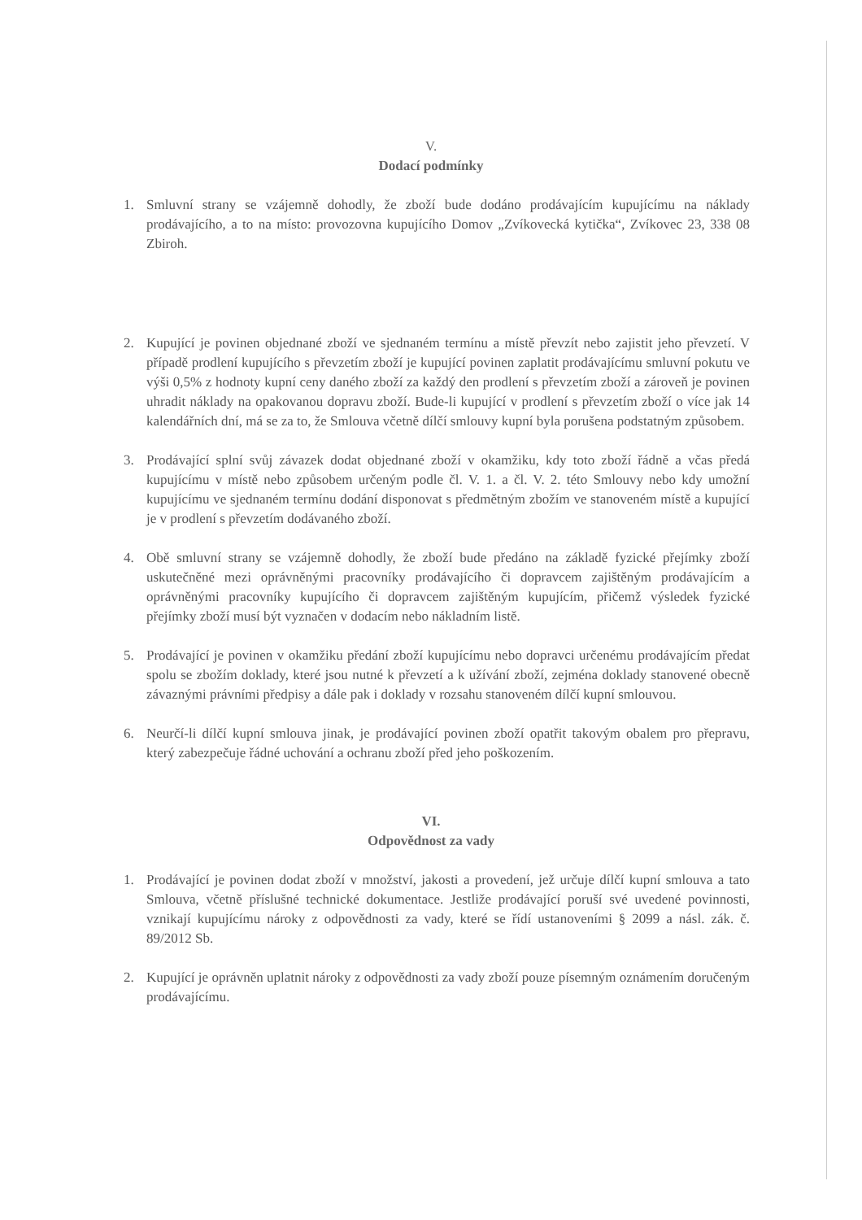V.
Dodací podmínky
1. Smluvní strany se vzájemně dohodly, že zboží bude dodáno prodávajícím kupujícímu na náklady prodávajícího, a to na místo: provozovna kupujícího Domov „Zvíkovecká kytička“, Zvíkovec 23, 338 08 Zbiroh.
2. Kupující je povinen objednané zboží ve sjednaném termínu a místě převzít nebo zajistit jeho převzetí. V případě prodlení kupujícího s převzetím zboží je kupující povinen zaplatit prodávajícímu smluvní pokutu ve výši 0,5% z hodnoty kupní ceny daného zboží za každý den prodlení s převzetím zboží a zároveň je povinen uhradit náklady na opakovanou dopravu zboží. Bude-li kupující v prodlení s převzetím zboží o více jak 14 kalendářních dní, má se za to, že Smlouva včetně dílčí smlouvy kupní byla porušena podstatným způsobem.
3. Prodávající splní svůj závazek dodat objednané zboží v okamžiku, kdy toto zboží řádně a včas předá kupujícímu v místě nebo způsobem určeným podle čl. V. 1. a čl. V. 2. této Smlouvy nebo kdy umožní kupujícímu ve sjednaném termínu dodání disponovat s předmětným zbožím ve stanoveném místě a kupující je v prodlení s převzetím dodávaného zboží.
4. Obě smluvní strany se vzájemně dohodly, že zboží bude předáno na základě fyzické přejímky zboží uskutečněné mezi oprávněnými pracovníky prodávajícího či dopravcem zajištěným prodávajícím a oprávněnými pracovníky kupujícího či dopravcem zajištěným kupujícím, přičemž výsledek fyzické přejímky zboží musí být vyznačen v dodacím nebo nákladním listě.
5. Prodávající je povinen v okamžiku předání zboží kupujícímu nebo dopravci určenému prodávajícím předat spolu se zbožím doklady, které jsou nutné k převzetí a k užívání zboží, zejména doklady stanovené obecně závaznými právními předpisy a dále pak i doklady v rozsahu stanoveném dílčí kupní smlouvou.
6. Neurčí-li dílčí kupní smlouva jinak, je prodávající povinen zboží opatřit takovým obalem pro přepravu, který zabezpečuje řádné uchování a ochranu zboží před jeho poškozením.
VI.
Odpovědnost za vady
1. Prodávající je povinen dodat zboží v množství, jakosti a provedení, jež určuje dílčí kupní smlouva a tato Smlouva, včetně příslušné technické dokumentace. Jestliže prodávající poruší své uvedené povinnosti, vznikají kupujícímu nároky z odpovědnosti za vady, které se řídí ustanoveními § 2099 a násl. zák. č. 89/2012 Sb.
2. Kupující je oprávněn uplatnit nároky z odpovědnosti za vady zboží pouze písemným oznámením doručeným prodávajícímu.